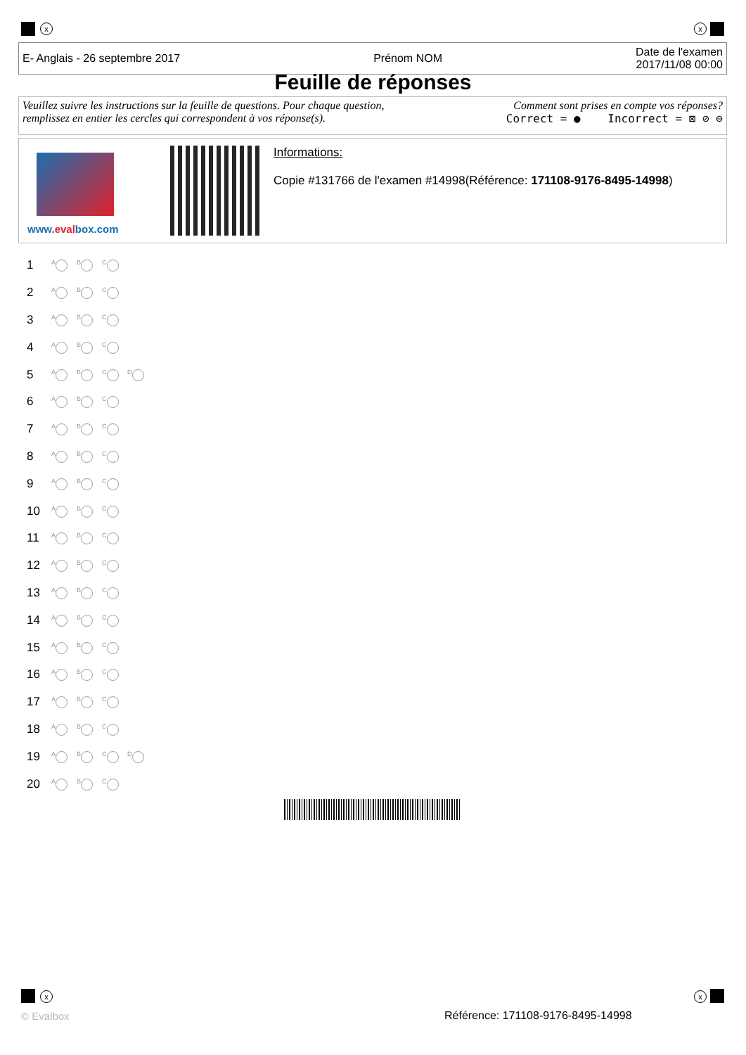x x
E- Anglais - 26 septembre 2017 Prénom NOM Date de l'examen
2017/11/08 00:00
Feuille de réponses
Veuillez suivre les instructions sur la feuille de questions. Pour chaque question,
remplissez en entier les cercles qui correspondent à vos réponse(s).
Comment sont prises en compte vos réponses?
Correct = ● Incorrect = ⊠ ⊘ ⊖
www.evalbox.com
Informations:
Copie #131766 de l'examen #14998(Référence: 171108-9176-8495-14998)
1 A B C
2 A B C
3 A B C
4 A B C
5 ABCD
6 A B C
7 A B C
8 A B C
9 A B C
10 A B C
11 A B C
12 A B C
13 A B C
14 A B C
15 A B C
16 A B C
17 A B C
18 A B C
19 ABCD
20 A B C
x x
© Evalbox
Référence: 171108-9176-8495-14998